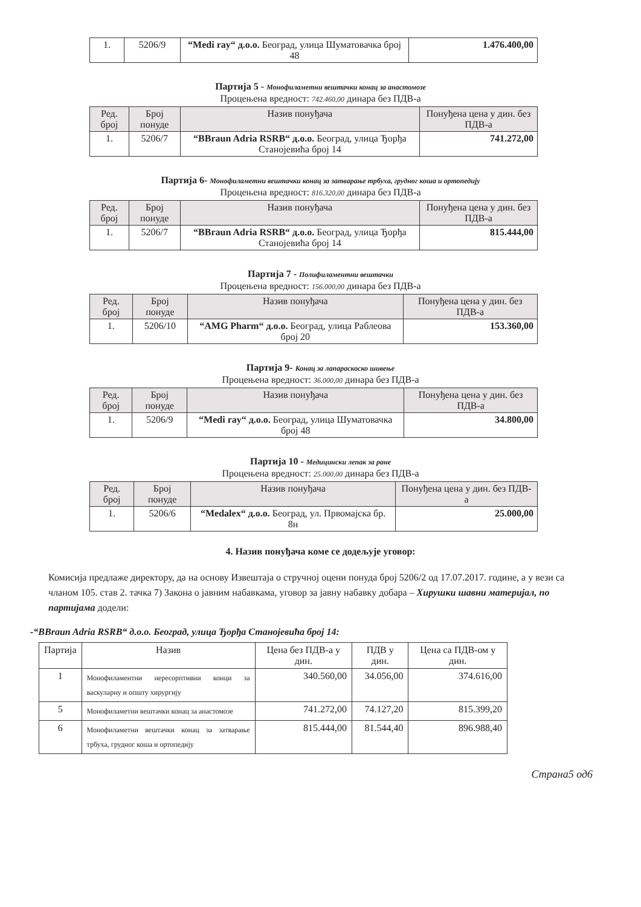| 1. | 5206/9 | “Medi ray“ д.о.о. Београд, улица Шуматовачка број 48 | 1.476.400,00 |
Партија 5 - Монофиламетни вештачки конац за анастомозе
Процењена вредност: 742.460,00 динара без ПДВ-а
| Ред. број | Број понуде | Назив понуђача | Понуђена цена у дин. без ПДВ-а |
| --- | --- | --- | --- |
| 1. | 5206/7 | “BBraun Adria RSRB“ д.о.о. Београд, улица Ђорђа Станојевића број 14 | 741.272,00 |
Партија 6- Монофиламетни вештачки конац за затварање трбуха, грудног коша и ортопедију
Процењена вредност: 816.320,00 динара без ПДВ-а
| Ред. број | Број понуде | Назив понуђача | Понуђена цена у дин. без ПДВ-а |
| --- | --- | --- | --- |
| 1. | 5206/7 | “BBraun Adria RSRB“ д.о.о. Београд, улица Ђорђа Станојевића број 14 | 815.444,00 |
Партија 7 - Полифиламентни вештачки
Процењена вредност: 156.000,00 динара без ПДВ-а
| Ред. број | Број понуде | Назив понуђача | Понуђена цена у дин. без ПДВ-а |
| --- | --- | --- | --- |
| 1. | 5206/10 | “AMG Pharm“ д.о.о. Београд, улица Раблеова број 20 | 153.360,00 |
Партија 9- Конац за лапараскоско шивење
Процењена вредност: 36.000,00 динара без ПДВ-а
| Ред. број | Број понуде | Назив понуђача | Понуђена цена у дин. без ПДВ-а |
| --- | --- | --- | --- |
| 1. | 5206/9 | “Medi ray“ д.о.о. Београд, улица Шуматовачка број 48 | 34.800,00 |
Партија 10 - Медицински лепак за ране
Процењена вредност: 25.000,00 динара без ПДВ-а
| Ред. број | Број понуде | Назив понуђача | Понуђена цена у дин. без ПДВ-а |
| --- | --- | --- | --- |
| 1. | 5206/6 | “Medalex“ д.о.о. Београд, ул. Првомајска бр. 8н | 25.000,00 |
4. Назив понуђача коме се додељује уговор:
Комисија предлаже директору, да на основу Извештаја о стручној оцени понуда број 5206/2 од 17.07.2017. године, а у вези са чланом 105. став 2. тачка 7) Закона о јавним набавкама, уговор за јавну набавку добара – Хирушки шавни материјал, по партијама додели:
-“BBraun Adria RSRB“ д.о.о. Београд, улица Ђорђа Станојевића број 14:
| Партија | Назив | Цена без ПДВ-а у дин. | ПДВ у дин. | Цена са ПДВ-ом у дин. |
| --- | --- | --- | --- | --- |
| 1 | Монофиламентни нересорптивни конци за васкуларну и општу хирургију | 340.560,00 | 34.056,00 | 374.616,00 |
| 5 | Монофиламетни вештачки конац за анастомозе | 741.272,00 | 74.127,20 | 815.399,20 |
| 6 | Монофиламетни вештачки конац за затварање трбуха, грудног коша и ортопедију | 815.444,00 | 81.544,40 | 896.988,40 |
Страна5 од6